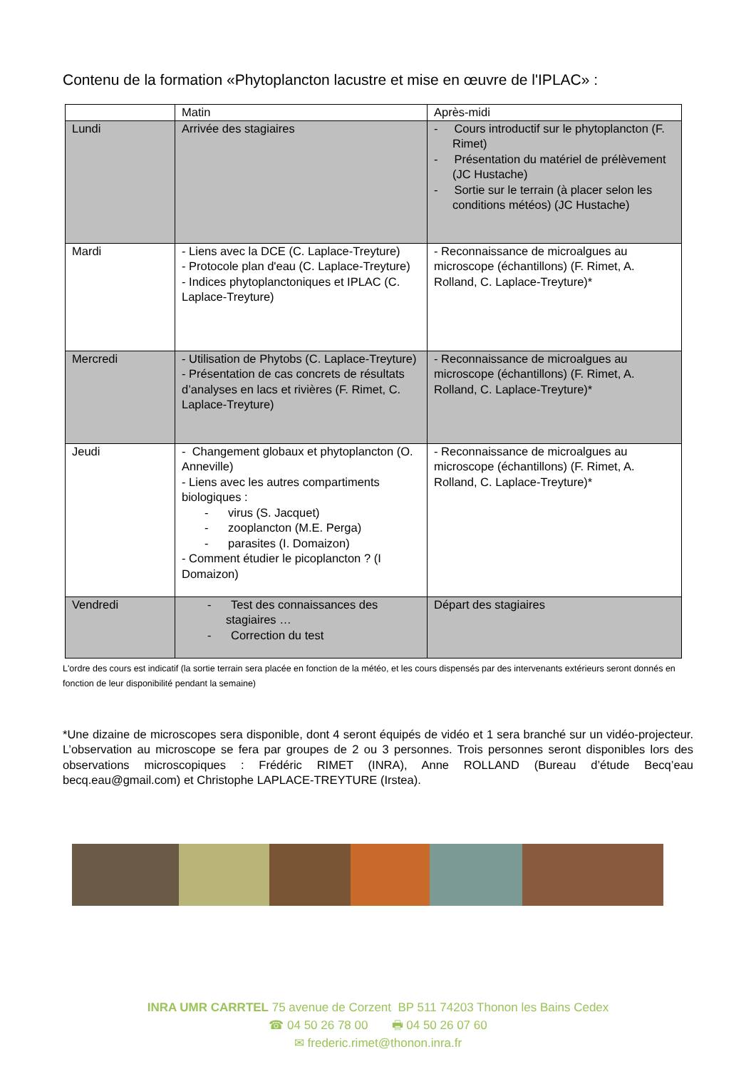Contenu de la formation «Phytoplancton lacustre et mise en œuvre de l'IPLAC» :
| | Matin | Après-midi |
| --- | --- | --- |
| Lundi | Arrivée des stagiaires | - Cours introductif sur le phytoplancton (F. Rimet) - Présentation du matériel de prélèvement (JC Hustache) - Sortie sur le terrain (à placer selon les conditions météos) (JC Hustache) |
| Mardi | - Liens avec la DCE (C. Laplace-Treyture) - Protocole plan d'eau (C. Laplace-Treyture) - Indices phytoplanctoniques et IPLAC (C. Laplace-Treyture) | - Reconnaissance de microalgues au microscope (échantillons) (F. Rimet, A. Rolland, C. Laplace-Treyture)* |
| Mercredi | - Utilisation de Phytobs (C. Laplace-Treyture) - Présentation de cas concrets de résultats d’analyses en lacs et rivières (F. Rimet, C. Laplace-Treyture) | - Reconnaissance de microalgues au microscope (échantillons) (F. Rimet, A. Rolland, C. Laplace-Treyture)* |
| Jeudi | - Changement globaux et phytoplancton (O. Anneville) - Liens avec les autres compartiments biologiques : - virus (S. Jacquet) - zooplancton (M.E. Perga) - parasites (I. Domaizon) - Comment étudier le picoplancton ? (I Domaizon) | - Reconnaissance de microalgues au microscope (échantillons) (F. Rimet, A. Rolland, C. Laplace-Treyture)* |
| Vendredi | - Test des connaissances des stagiaires … - Correction du test | Départ des stagiaires |
L'ordre des cours est indicatif (la sortie terrain sera placée en fonction de la météo, et les cours dispensés par des intervenants extérieurs seront donnés en fonction de leur disponibilité pendant la semaine)
*Une dizaine de microscopes sera disponible, dont 4 seront équipés de vidéo et 1 sera branché sur un vidéo-projecteur. L’observation au microscope se fera par groupes de 2 ou 3 personnes. Trois personnes seront disponibles lors des observations microscopiques : Frédéric RIMET (INRA), Anne ROLLAND (Bureau d’étude Becq’eau becq.eau@gmail.com) et Christophe LAPLACE-TREYTURE (Irstea).
INRA UMR CARRTEL 75 avenue de Corzent BP 511 74203 Thonon les Bains Cedex
☎ 04 50 26 78 00 🖶 04 50 26 07 60
✉ frederic.rimet@thonon.inra.fr